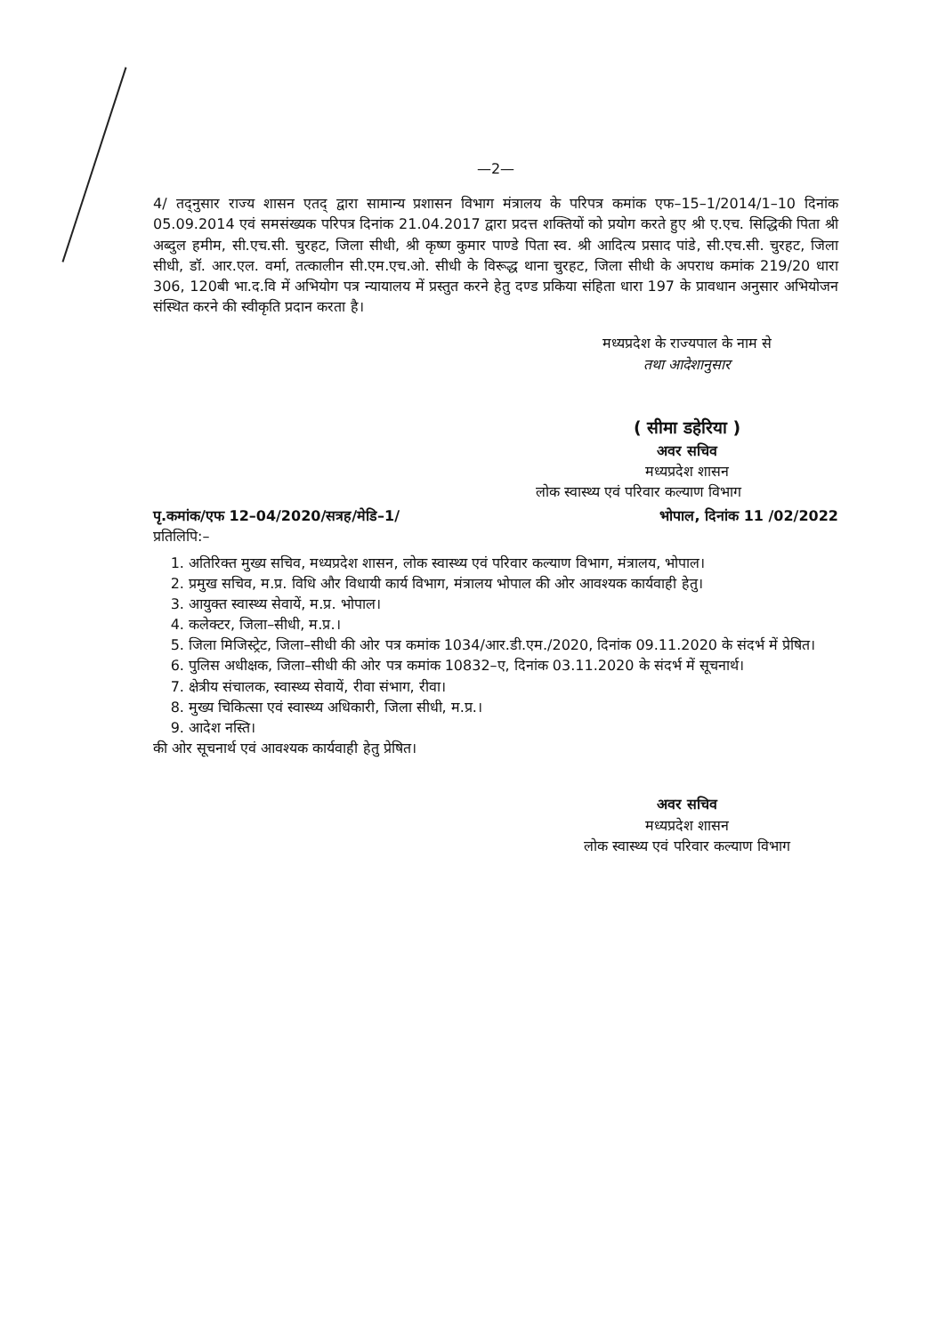—2—
4/ तद्नुसार राज्य शासन एतद् द्वारा सामान्य प्रशासन विभाग मंत्रालय के परिपत्र कमांक एफ–15–1/2014/1–10 दिनांक 05.09.2014 एवं समसंख्यक परिपत्र दिनांक 21.04.2017 द्वारा प्रदत्त शक्तियों को प्रयोग करते हुए श्री ए.एच. सिद्धिकी पिता श्री अब्दुल हमीम, सी.एच.सी. चुरहट, जिला सीधी, श्री कृष्ण कुमार पाण्डे पिता स्व. श्री आदित्य प्रसाद पांडे, सी.एच.सी. चुरहट, जिला सीधी, डॉ. आर.एल. वर्मा, तत्कालीन सी.एम.एच.ओ. सीधी के विरूद्ध थाना चुरहट, जिला सीधी के अपराध कमांक 219/20 धारा 306, 120बी भा.द.वि में अभियोग पत्र न्यायालय में प्रस्तुत करने हेतु दण्ड प्रकिया संहिता धारा 197 के प्रावधान अनुसार अभियोजन संस्थित करने की स्वीकृति प्रदान करता है।
मध्यप्रदेश के राज्यपाल के नाम से
तथा आदेशानुसार
( सीमा डहेरिया )
अवर सचिव
मध्यप्रदेश शासन
लोक स्वास्थ्य एवं परिवार कल्याण विभाग
पृ.कमांक/एफ 12–04/2020/सत्रह/मेडि–1/ भोपाल, दिनांक 11 /02/2022
प्रतिलिपि:–
1. अतिरिक्त मुख्य सचिव, मध्यप्रदेश शासन, लोक स्वास्थ्य एवं परिवार कल्याण विभाग, मंत्रालय, भोपाल।
2. प्रमुख सचिव, म.प्र. विधि और विधायी कार्य विभाग, मंत्रालय भोपाल की ओर आवश्यक कार्यवाही हेतु।
3. आयुक्त स्वास्थ्य सेवायें, म.प्र. भोपाल।
4. कलेक्टर, जिला–सीधी, म.प्र.।
5. जिला मिजिस्ट्रेट, जिला–सीधी की ओर पत्र कमांक 1034/आर.डी.एम./2020, दिनांक 09.11.2020 के संदर्भ में प्रेषित।
6. पुलिस अधीक्षक, जिला–सीधी की ओर पत्र कमांक 10832–ए, दिनांक 03.11.2020 के संदर्भ में सूचनार्थ।
7. क्षेत्रीय संचालक, स्वास्थ्य सेवायें, रीवा संभाग, रीवा।
8. मुख्य चिकित्सा एवं स्वास्थ्य अधिकारी, जिला सीधी, म.प्र.।
9. आदेश नस्ति।
की ओर सूचनार्थ एवं आवश्यक कार्यवाही हेतु प्रेषित।
अवर सचिव
मध्यप्रदेश शासन
लोक स्वास्थ्य एवं परिवार कल्याण विभाग